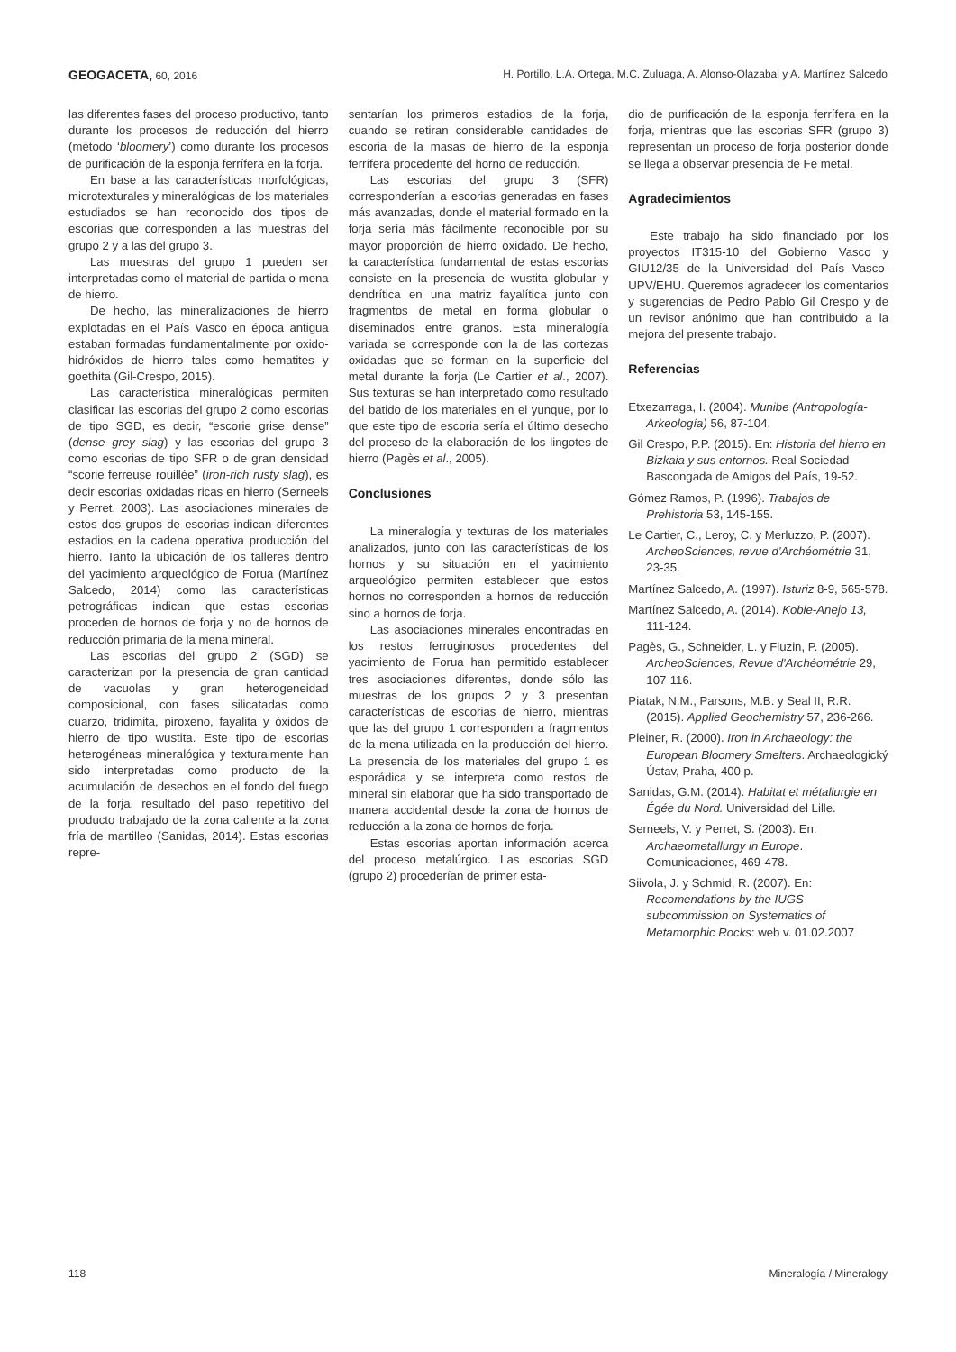GEOGACETA, 60, 2016 H. Portillo, L.A. Ortega, M.C. Zuluaga, A. Alonso-Olazabal y A. Martínez Salcedo
las diferentes fases del proceso productivo, tanto durante los procesos de reducción del hierro (método ‘bloomery’) como durante los procesos de purificación de la esponja ferrífera en la forja.
En base a las características morfológicas, microtexturales y mineralógicas de los materiales estudiados se han reconocido dos tipos de escorias que corresponden a las muestras del grupo 2 y a las del grupo 3.
Las muestras del grupo 1 pueden ser interpretadas como el material de partida o mena de hierro.
De hecho, las mineralizaciones de hierro explotadas en el País Vasco en época antigua estaban formadas fundamentalmente por oxido-hidróxidos de hierro tales como hematites y goethita (Gil-Crespo, 2015).
Las característica mineralógicas permiten clasificar las escorias del grupo 2 como escorias de tipo SGD, es decir, “escorie grise dense” (dense grey slag) y las escorias del grupo 3 como escorias de tipo SFR o de gran densidad “scorie ferreuse rouillée” (iron-rich rusty slag), es decir escorias oxidadas ricas en hierro (Serneels y Perret, 2003). Las asociaciones minerales de estos dos grupos de escorias indican diferentes estadios en la cadena operativa producción del hierro. Tanto la ubicación de los talleres dentro del yacimiento arqueológico de Forua (Martínez Salcedo, 2014) como las características petrográficas indican que estas escorias proceden de hornos de forja y no de hornos de reducción primaria de la mena mineral.
Las escorias del grupo 2 (SGD) se caracterizan por la presencia de gran cantidad de vacuolas y gran heterogeneidad composicional, con fases silicatadas como cuarzo, tridimita, piroxeno, fayalita y óxidos de hierro de tipo wustita. Este tipo de escorias heterogéneas mineralógica y texturalmente han sido interpretadas como producto de la acumulación de desechos en el fondo del fuego de la forja, resultado del paso repetitivo del producto trabajado de la zona caliente a la zona fría de martilleo (Sanidas, 2014). Estas escorias repre-
sentarían los primeros estadios de la forja, cuando se retiran considerable cantidades de escoria de la masas de hierro de la esponja ferrífera procedente del horno de reducción.
Las escorias del grupo 3 (SFR) corresponderían a escorias generadas en fases más avanzadas, donde el material formado en la forja sería más fácilmente reconocible por su mayor proporción de hierro oxidado. De hecho, la característica fundamental de estas escorias consiste en la presencia de wustita globular y dendrítica en una matriz fayalítica junto con fragmentos de metal en forma globular o diseminados entre granos. Esta mineralogía variada se corresponde con la de las cortezas oxidadas que se forman en la superficie del metal durante la forja (Le Cartier et al., 2007). Sus texturas se han interpretado como resultado del batido de los materiales en el yunque, por lo que este tipo de escoria sería el último desecho del proceso de la elaboración de los lingotes de hierro (Pagès et al., 2005).
Conclusiones
La mineralogía y texturas de los materiales analizados, junto con las características de los hornos y su situación en el yacimiento arqueológico permiten establecer que estos hornos no corresponden a hornos de reducción sino a hornos de forja.
Las asociaciones minerales encontradas en los restos ferruginosos procedentes del yacimiento de Forua han permitido establecer tres asociaciones diferentes, donde sólo las muestras de los grupos 2 y 3 presentan características de escorias de hierro, mientras que las del grupo 1 corresponden a fragmentos de la mena utilizada en la producción del hierro. La presencia de los materiales del grupo 1 es esporádica y se interpreta como restos de mineral sin elaborar que ha sido transportado de manera accidental desde la zona de hornos de reducción a la zona de hornos de forja.
Estas escorias aportan información acerca del proceso metalúrgico. Las escorias SGD (grupo 2) procederían de primer esta-
dio de purificación de la esponja ferrífera en la forja, mientras que las escorias SFR (grupo 3) representan un proceso de forja posterior donde se llega a observar presencia de Fe metal.
Agradecimientos
Este trabajo ha sido financiado por los proyectos IT315-10 del Gobierno Vasco y GIU12/35 de la Universidad del País Vasco-UPV/EHU. Queremos agradecer los comentarios y sugerencias de Pedro Pablo Gil Crespo y de un revisor anónimo que han contribuido a la mejora del presente trabajo.
Referencias
Etxezarraga, I. (2004). Munibe (Antropología-Arkeología) 56, 87-104.
Gil Crespo, P.P. (2015). En: Historia del hierro en Bizkaia y sus entornos. Real Sociedad Bascongada de Amigos del País, 19-52.
Gómez Ramos, P. (1996). Trabajos de Prehistoria 53, 145-155.
Le Cartier, C., Leroy, C. y Merluzzo, P. (2007). ArcheoSciences, revue d'Archéométrie 31, 23-35.
Martínez Salcedo, A. (1997). Isturiz 8-9, 565-578.
Martínez Salcedo, A. (2014). Kobie-Anejo 13, 111-124.
Pagès, G., Schneider, L. y Fluzin, P. (2005). ArcheoSciences, Revue d'Archéométrie 29, 107-116.
Piatak, N.M., Parsons, M.B. y Seal II, R.R. (2015). Applied Geochemistry 57, 236-266.
Pleiner, R. (2000). Iron in Archaeology: the European Bloomery Smelters. Archaeologický Ústav, Praha, 400 p.
Sanidas, G.M. (2014). Habitat et métallurgie en Égée du Nord. Universidad del Lille.
Serneels, V. y Perret, S. (2003). En: Archaeometallurgy in Europe. Comunicaciones, 469-478.
Siivola, J. y Schmid, R. (2007). En: Recomendations by the IUGS subcommission on Systematics of Metamorphic Rocks: web v. 01.02.2007
118 Mineralogía / Mineralogy